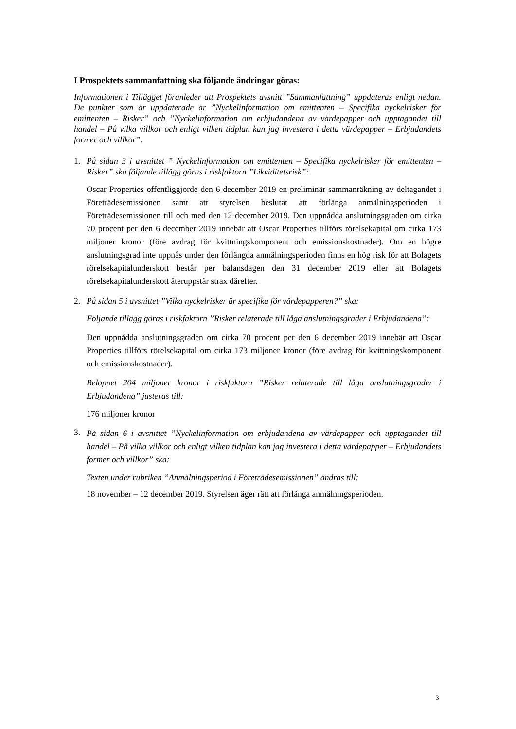I Prospektets sammanfattning ska följande ändringar göras:
Informationen i Tillägget föranleder att Prospektets avsnitt ”Sammanfattning” uppdateras enligt nedan. De punkter som är uppdaterade är ”Nyckelinformation om emittenten – Specifika nyckelrisker för emittenten – Risker” och ”Nyckelinformation om erbjudandena av värdepapper och upptagandet till handel – På vilka villkor och enligt vilken tidplan kan jag investera i detta värdepapper – Erbjudandets former och villkor”.
1. På sidan 3 i avsnittet ” Nyckelinformation om emittenten – Specifika nyckelrisker för emittenten – Risker” ska följande tillägg göras i riskfaktorn ”Likviditetsrisk”:
Oscar Properties offentliggjorde den 6 december 2019 en preliminär sammanräkning av deltagandet i Företrädesemissionen samt att styrelsen beslutat att förlänga anmälningsperioden i Företrädesemissionen till och med den 12 december 2019. Den uppnådda anslutningsgraden om cirka 70 procent per den 6 december 2019 innebär att Oscar Properties tillförs rörelsekapital om cirka 173 miljoner kronor (före avdrag för kvittningskomponent och emissionskostnader). Om en högre anslutningsgrad inte uppnås under den förlängda anmälningsperioden finns en hög risk för att Bolagets rörelsekapitalunderskott består per balansdagen den 31 december 2019 eller att Bolagets rörelsekapitalunderskott återuppstår strax därefter.
2. På sidan 5 i avsnittet ”Vilka nyckelrisker är specifika för värdepapperen?” ska:
Följande tillägg göras i riskfaktorn ”Risker relaterade till låga anslutningsgrader i Erbjudandena”:
Den uppnådda anslutningsgraden om cirka 70 procent per den 6 december 2019 innebär att Oscar Properties tillförs rörelsekapital om cirka 173 miljoner kronor (före avdrag för kvittningskomponent och emissionskostnader).
Beloppet 204 miljoner kronor i riskfaktorn ”Risker relaterade till låga anslutningsgrader i Erbjudandena” justeras till:
176 miljoner kronor
3.
På sidan 6 i avsnittet ”Nyckelinformation om erbjudandena av värdepapper och upptagandet till handel – På vilka villkor och enligt vilken tidplan kan jag investera i detta värdepapper – Erbjudandets former och villkor” ska:
Texten under rubriken ”Anmälningsperiod i Företrädesemissionen” ändras till:
18 november – 12 december 2019. Styrelsen äger rätt att förlänga anmälningsperioden.
3